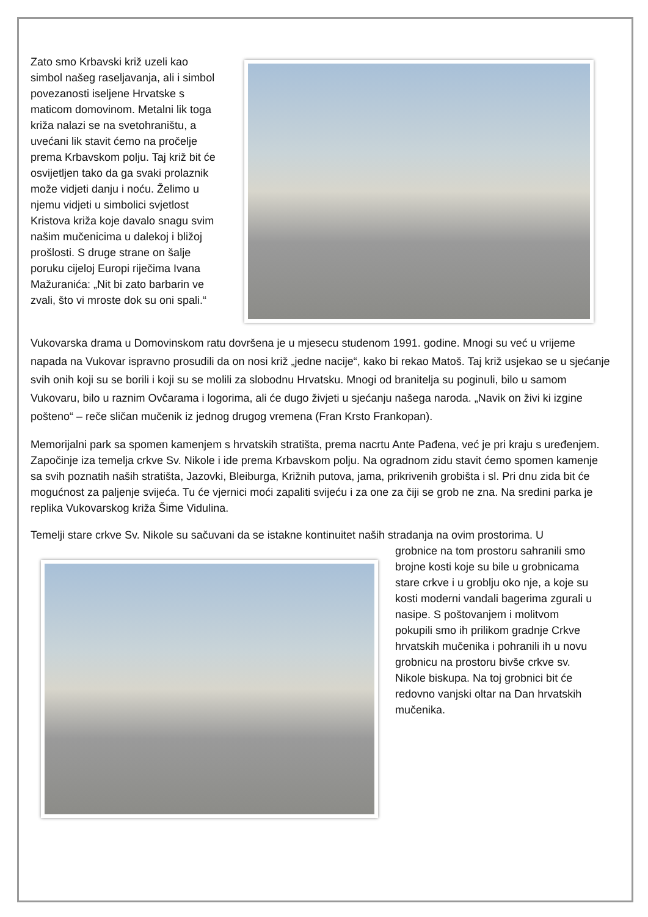Zato smo Krbavski križ uzeli kao simbol našeg raseljavanja, ali i simbol povezanosti iseljene Hrvatske s maticom domovinom. Metalni lik toga križa nalazi se na svetohraništu, a uvećani lik stavit ćemo na pročelje prema Krbavskom polju. Taj križ bit će osvijetljen tako da ga svaki prolaznik može vidjeti danju i noću. Želimo u njemu vidjeti u simbolici svjetlost Kristova križa koje davalo snagu svim našim mučenicima u dalekoj i bližoj prošlosti. S druge strane on šalje poruku cijeloj Europi riječima Ivana Mažuranića: „Nit bi zato barbarin ve zvali, što vi mroste dok su oni spali.“
Vukovarska drama u Domovinskom ratu dovršena je u mjesecu studenom 1991. godine. Mnogi su već u vrijeme napada na Vukovar ispravno prosudili da on nosi križ „jedne nacije“, kako bi rekao Matoš. Taj križ usjekao se u sjećanje svih onih koji su se borili i koji su se molili za slobodnu Hrvatsku. Mnogi od branitelja su poginuli, bilo u samom Vukovaru, bilo u raznim Ovčarama i logorima, ali će dugo živjeti u sjećanju našega naroda. „Navik on živi ki izgine pošteno“ – reče sličan mučenik iz jednog drugog vremena (Fran Krsto Frankopan).
Memorijalni park sa spomen kamenjem s hrvatskih stratišta, prema nacrtu Ante Pađena, već je pri kraju s uređenjem. Započinje iza temelja crkve Sv. Nikole i ide prema Krbavskom polju. Na ogradnom zidu stavit ćemo spomen kamenje sa svih poznatih naših stratišta, Jazovki, Bleiburga, Križnih putova, jama, prikrivenih grobišta i sl. Pri dnu zida bit će mogućnost za paljenje svijeća. Tu će vjernici moći zapaliti svijeću i za one za čiji se grob ne zna. Na sredini parka je replika Vukovarskog križa Šime Vidulina.
Temelji stare crkve Sv. Nikole su sačuvani da se istakne kontinuitet naših stradanja na ovim prostorima. U
grobnice na tom prostoru sahranili smo brojne kosti koje su bile u grobnicama stare crkve i u groblju oko nje, a koje su kosti moderni vandali bagerima zgurali u nasipe. S poštovanjem i molitvom pokupili smo ih prilikom gradnje Crkve hrvatskih mučenika i pohranili ih u novu grobnicu na prostoru bivše crkve sv. Nikole biskupa. Na toj grobnici bit će redovno vanjski oltar na Dan hrvatskih mučenika.